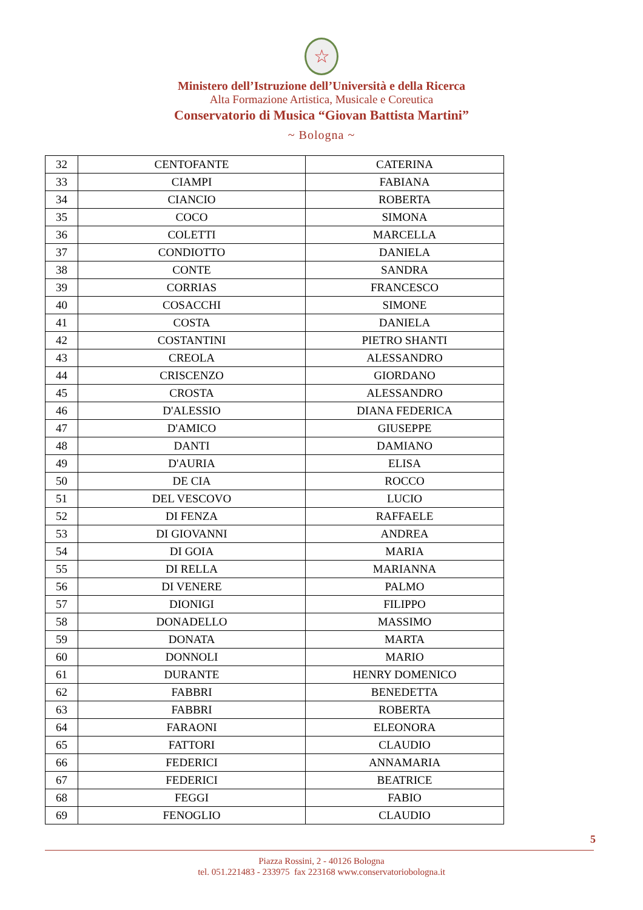☆
Ministero dell’Istruzione dell’Università e della Ricerca
Alta Formazione Artistica, Musicale e Coreutica
Conservatorio di Musica “Giovan Battista Martini”
~ Bologna ~
| 32 | CENTOFANTE | CATERINA |
| 33 | CIAMPI | FABIANA |
| 34 | CIANCIO | ROBERTA |
| 35 | COCO | SIMONA |
| 36 | COLETTI | MARCELLA |
| 37 | CONDIOTTO | DANIELA |
| 38 | CONTE | SANDRA |
| 39 | CORRIAS | FRANCESCO |
| 40 | COSACCHI | SIMONE |
| 41 | COSTA | DANIELA |
| 42 | COSTANTINI | PIETRO SHANTI |
| 43 | CREOLA | ALESSANDRO |
| 44 | CRISCENZO | GIORDANO |
| 45 | CROSTA | ALESSANDRO |
| 46 | D'ALESSIO | DIANA FEDERICA |
| 47 | D'AMICO | GIUSEPPE |
| 48 | DANTI | DAMIANO |
| 49 | D'AURIA | ELISA |
| 50 | DE CIA | ROCCO |
| 51 | DEL VESCOVO | LUCIO |
| 52 | DI FENZA | RAFFAELE |
| 53 | DI GIOVANNI | ANDREA |
| 54 | DI GOIA | MARIA |
| 55 | DI RELLA | MARIANNA |
| 56 | DI VENERE | PALMO |
| 57 | DIONIGI | FILIPPO |
| 58 | DONADELLO | MASSIMO |
| 59 | DONATA | MARTA |
| 60 | DONNOLI | MARIO |
| 61 | DURANTE | HENRY DOMENICO |
| 62 | FABBRI | BENEDETTA |
| 63 | FABBRI | ROBERTA |
| 64 | FARAONI | ELEONORA |
| 65 | FATTORI | CLAUDIO |
| 66 | FEDERICI | ANNAMARIA |
| 67 | FEDERICI | BEATRICE |
| 68 | FEGGI | FABIO |
| 69 | FENOGLIO | CLAUDIO |
5
Piazza Rossini, 2 - 40126 Bologna
tel. 051.221483 - 233975 fax 223168 www.conservatoriobologna.it